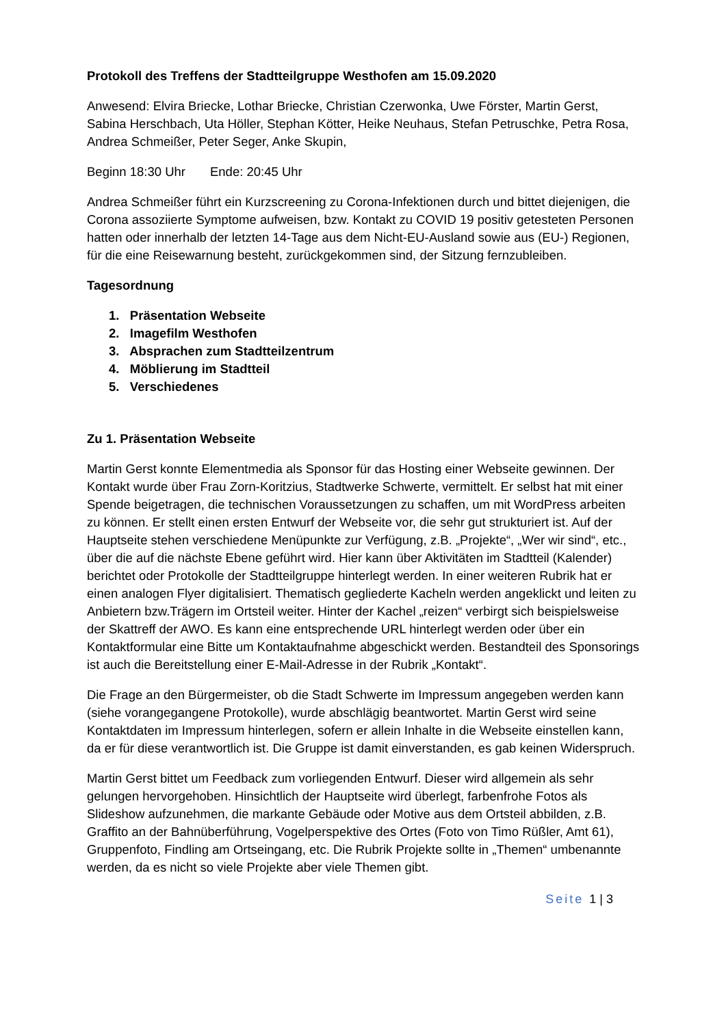Protokoll des Treffens der Stadtteilgruppe Westhofen am 15.09.2020
Anwesend: Elvira Briecke, Lothar Briecke, Christian Czerwonka, Uwe Förster, Martin Gerst, Sabina Herschbach, Uta Höller, Stephan Kötter, Heike Neuhaus, Stefan Petruschke, Petra Rosa, Andrea Schmeißer, Peter Seger, Anke Skupin,
Beginn 18:30 Uhr Ende: 20:45 Uhr
Andrea Schmeißer führt ein Kurzscreening zu Corona-Infektionen durch und bittet diejenigen, die Corona assoziierte Symptome aufweisen, bzw. Kontakt zu COVID 19 positiv getesteten Personen hatten oder innerhalb der letzten 14-Tage aus dem Nicht-EU-Ausland sowie aus (EU-) Regionen, für die eine Reisewarnung besteht, zurückgekommen sind, der Sitzung fernzubleiben.
Tagesordnung
1. Präsentation Webseite
2. Imagefilm Westhofen
3. Absprachen zum Stadtteilzentrum
4. Möblierung im Stadtteil
5. Verschiedenes
Zu 1. Präsentation Webseite
Martin Gerst konnte Elementmedia als Sponsor für das Hosting einer Webseite gewinnen. Der Kontakt wurde über Frau Zorn-Koritzius, Stadtwerke Schwerte, vermittelt. Er selbst hat mit einer Spende beigetragen, die technischen Voraussetzungen zu schaffen, um mit WordPress arbeiten zu können. Er stellt einen ersten Entwurf der Webseite vor, die sehr gut strukturiert ist. Auf der Hauptseite stehen verschiedene Menüpunkte zur Verfügung, z.B. „Projekte“, „Wer wir sind“, etc., über die auf die nächste Ebene geführt wird. Hier kann über Aktivitäten im Stadtteil (Kalender) berichtet oder Protokolle der Stadtteilgruppe hinterlegt werden. In einer weiteren Rubrik hat er einen analogen Flyer digitalisiert. Thematisch gegliederte Kacheln werden angeklickt und leiten zu Anbietern bzw.Trägern im Ortsteil weiter. Hinter der Kachel „reizen“ verbirgt sich beispielsweise der Skattreff der AWO. Es kann eine entsprechende URL hinterlegt werden oder über ein Kontaktformular eine Bitte um Kontaktaufnahme abgeschickt werden. Bestandteil des Sponsorings ist auch die Bereitstellung einer E-Mail-Adresse in der Rubrik „Kontakt“.
Die Frage an den Bürgermeister, ob die Stadt Schwerte im Impressum angegeben werden kann (siehe vorangegangene Protokolle), wurde abschlägig beantwortet. Martin Gerst wird seine Kontaktdaten im Impressum hinterlegen, sofern er allein Inhalte in die Webseite einstellen kann, da er für diese verantwortlich ist. Die Gruppe ist damit einverstanden, es gab keinen Widerspruch.
Martin Gerst bittet um Feedback zum vorliegenden Entwurf. Dieser wird allgemein als sehr gelungen hervorgehoben. Hinsichtlich der Hauptseite wird überlegt, farbenfrohe Fotos als Slideshow aufzunehmen, die markante Gebäude oder Motive aus dem Ortsteil abbilden, z.B. Graffito an der Bahnüberführung, Vogelperspektive des Ortes (Foto von Timo Rüßler, Amt 61), Gruppenfoto, Findling am Ortseingang, etc. Die Rubrik Projekte sollte in „Themen“ umbenannte werden, da es nicht so viele Projekte aber viele Themen gibt.
Seite 1 | 3